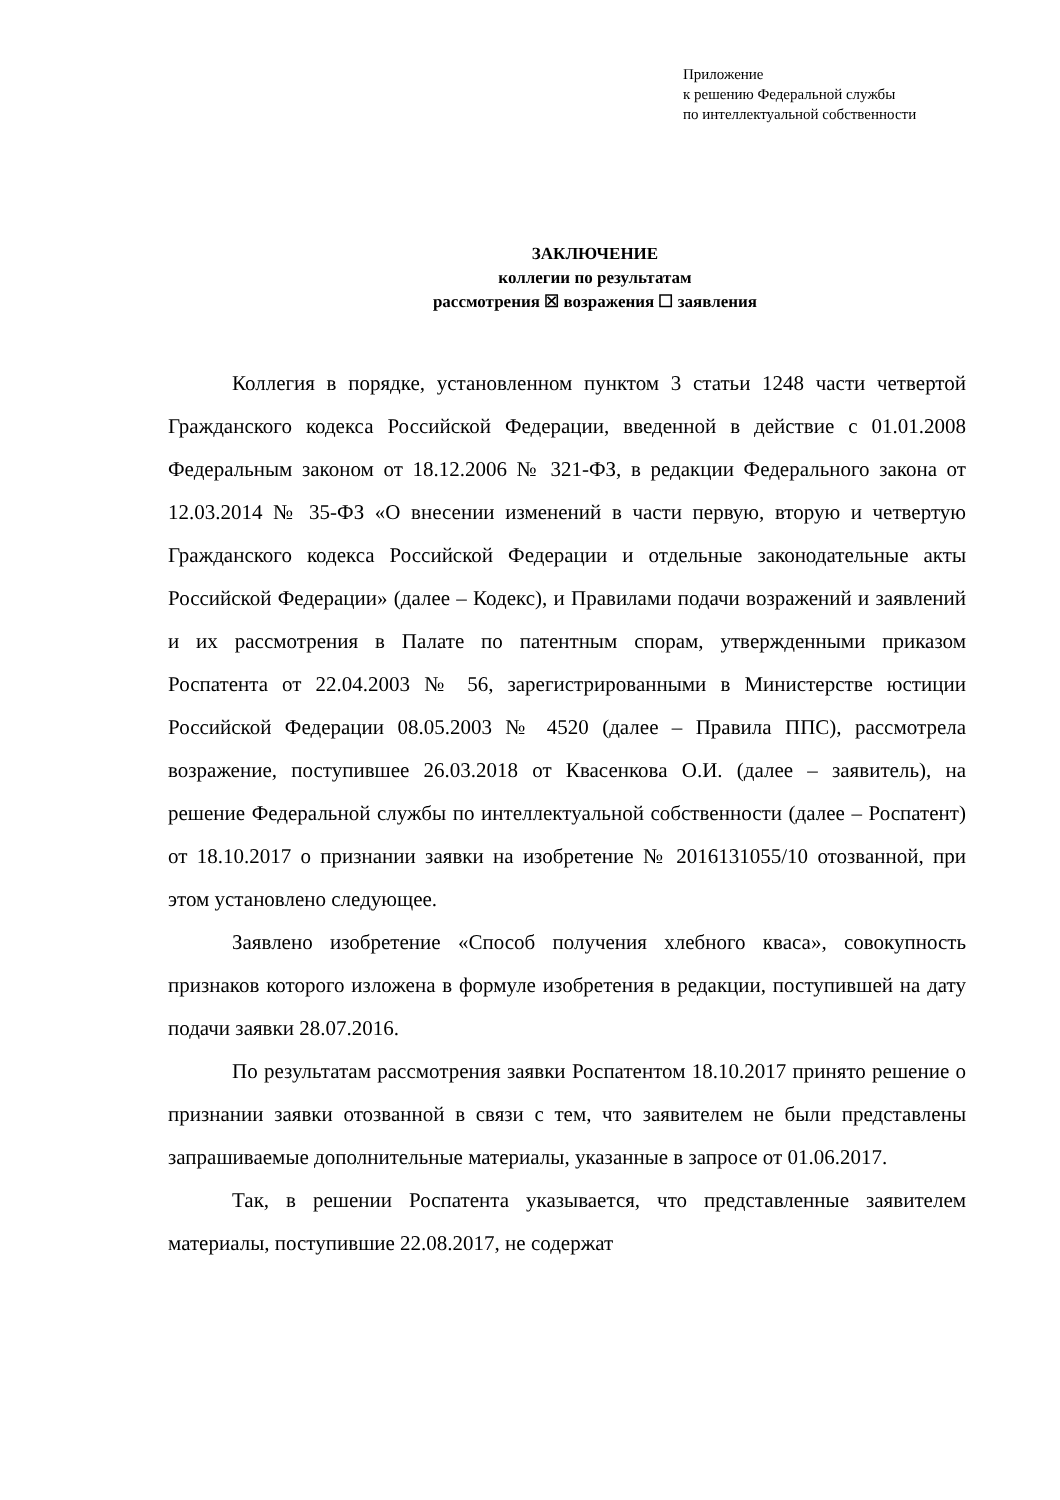Приложение
к решению Федеральной службы
по интеллектуальной собственности
ЗАКЛЮЧЕНИЕ
коллегии по результатам
рассмотрения ☒ возражения ☐ заявления
Коллегия в порядке, установленном пунктом 3 статьи 1248 части четвертой Гражданского кодекса Российской Федерации, введенной в действие с 01.01.2008 Федеральным законом от 18.12.2006 № 321-ФЗ, в редакции Федерального закона от 12.03.2014 № 35-ФЗ «О внесении изменений в части первую, вторую и четвертую Гражданского кодекса Российской Федерации и отдельные законодательные акты Российской Федерации» (далее – Кодекс), и Правилами подачи возражений и заявлений и их рассмотрения в Палате по патентным спорам, утвержденными приказом Роспатента от 22.04.2003 № 56, зарегистрированными в Министерстве юстиции Российской Федерации 08.05.2003 № 4520 (далее – Правила ППС), рассмотрела возражение, поступившее 26.03.2018 от Квасенкова О.И. (далее – заявитель), на решение Федеральной службы по интеллектуальной собственности (далее – Роспатент) от 18.10.2017 о признании заявки на изобретение № 2016131055/10 отозванной, при этом установлено следующее.
Заявлено изобретение «Способ получения хлебного кваса», совокупность признаков которого изложена в формуле изобретения в редакции, поступившей на дату подачи заявки 28.07.2016.
По результатам рассмотрения заявки Роспатентом 18.10.2017 принято решение о признании заявки отозванной в связи с тем, что заявителем не были представлены запрашиваемые дополнительные материалы, указанные в запросе от 01.06.2017.
Так, в решении Роспатента указывается, что представленные заявителем материалы, поступившие 22.08.2017, не содержат